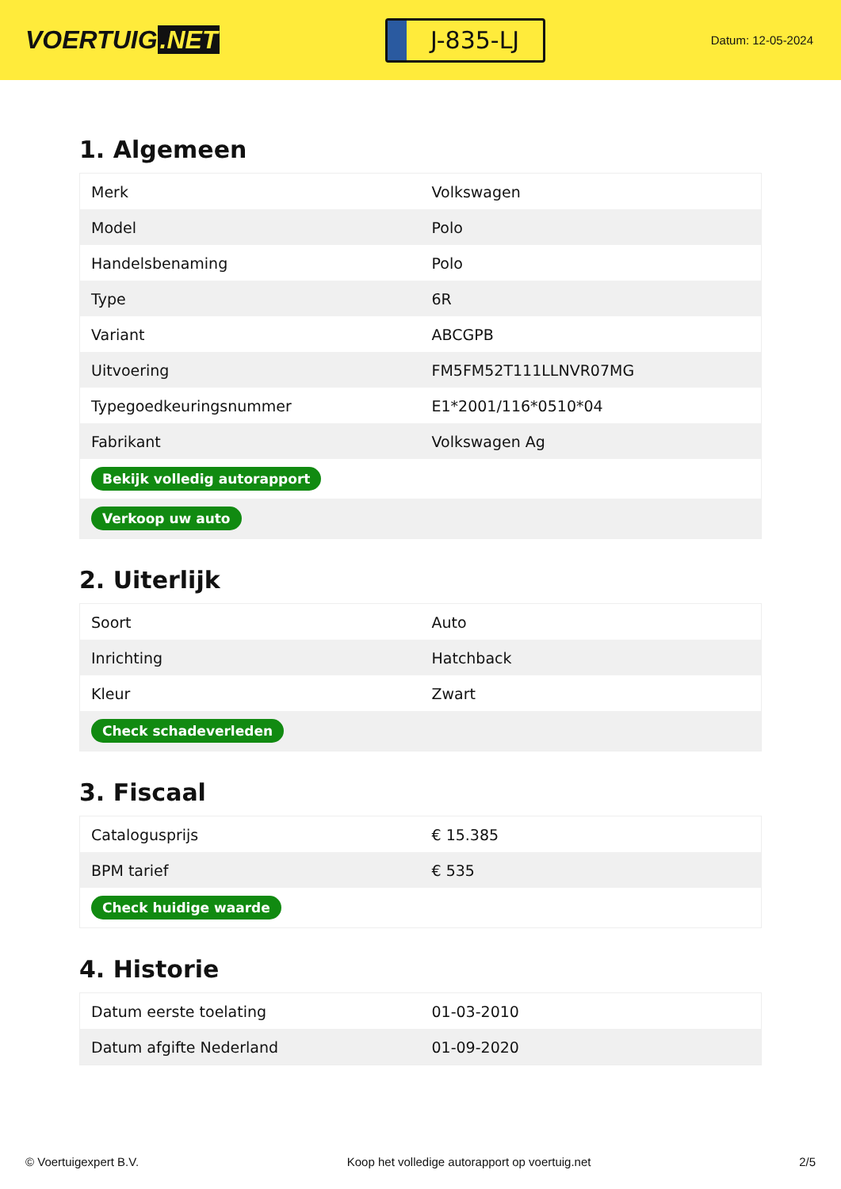VOERTUIG.NET
J-835-LJ
Datum: 12-05-2024
1. Algemeen
| Merk | Volkswagen |
| Model | Polo |
| Handelsbenaming | Polo |
| Type | 6R |
| Variant | ABCGPB |
| Uitvoering | FM5FM52T111LLNVR07MG |
| Typegoedkeuringsnummer | E1*2001/116*0510*04 |
| Fabrikant | Volkswagen Ag |
| Bekijk volledig autorapport | |
| Verkoop uw auto | |
2. Uiterlijk
| Soort | Auto |
| Inrichting | Hatchback |
| Kleur | Zwart |
| Check schadeverleden | |
3. Fiscaal
| Catalogusprijs | € 15.385 |
| BPM tarief | € 535 |
| Check huidige waarde | |
4. Historie
| Datum eerste toelating | 01-03-2010 |
| Datum afgifte Nederland | 01-09-2020 |
© Voertuigexpert B.V. Koop het volledige autorapport op voertuig.net 2/5